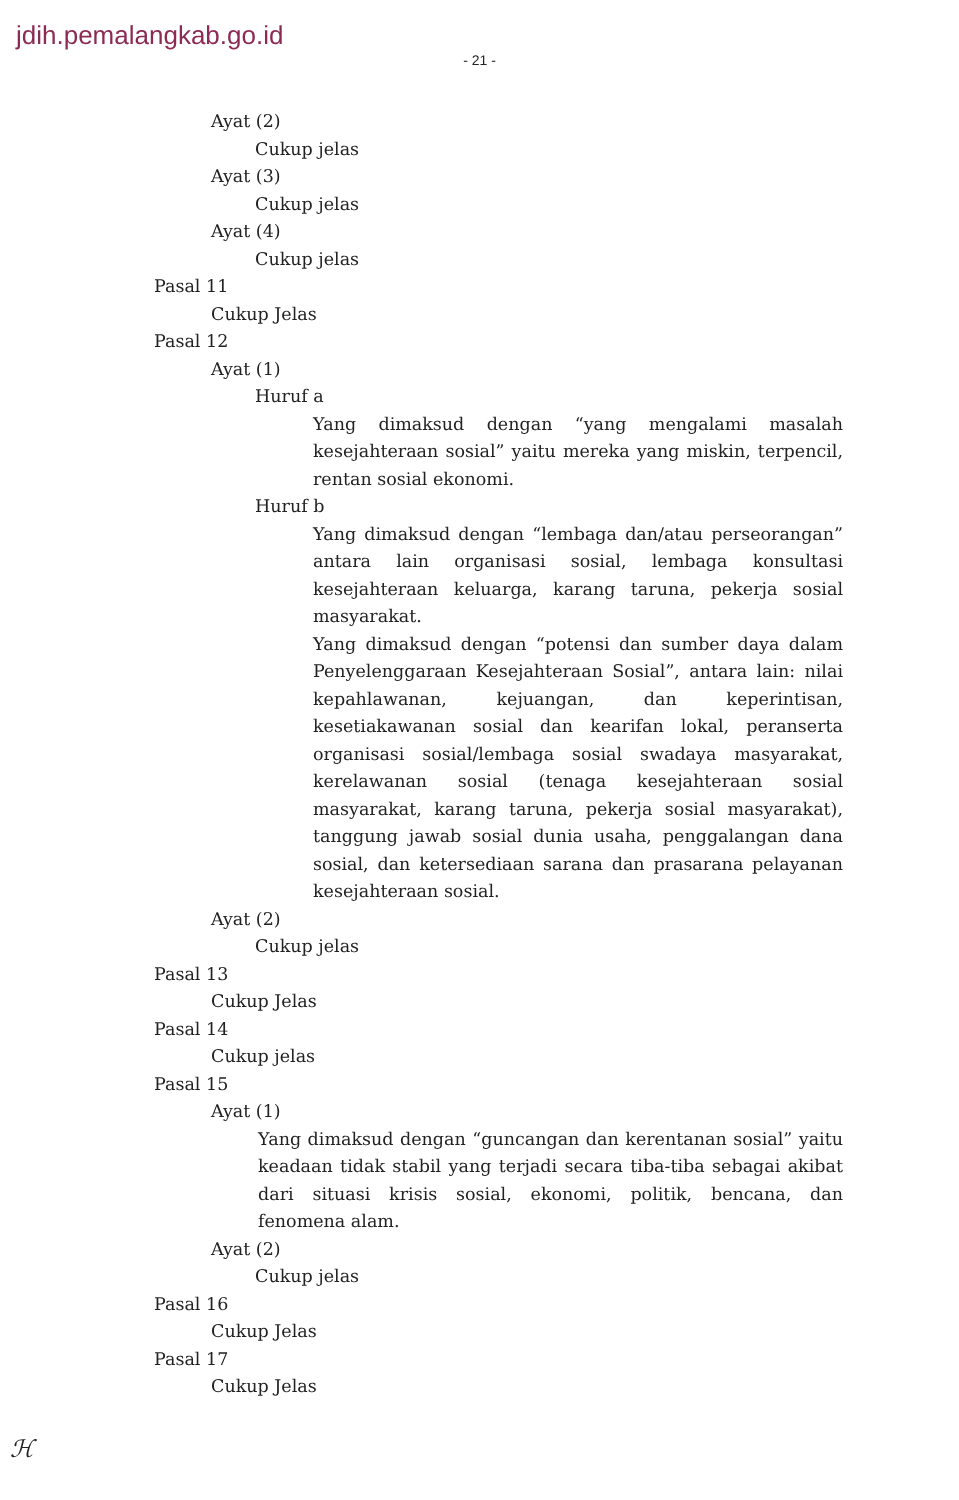jdih.pemalangkab.go.id
- 21 -
Ayat (2)
Cukup jelas
Ayat (3)
Cukup jelas
Ayat (4)
Cukup jelas
Pasal 11
Cukup Jelas
Pasal 12
Ayat (1)
Huruf a
Yang dimaksud dengan “yang mengalami masalah kesejahteraan sosial” yaitu mereka yang miskin, terpencil, rentan sosial ekonomi.
Huruf b
Yang dimaksud dengan “lembaga dan/atau perseorangan” antara lain organisasi sosial, lembaga konsultasi kesejahteraan keluarga, karang taruna, pekerja sosial masyarakat.
Yang dimaksud dengan “potensi dan sumber daya dalam Penyelenggaraan Kesejahteraan Sosial”, antara lain: nilai kepahlawanan, kejuangan, dan keperintisan, kesetiakawanan sosial dan kearifan lokal, peranserta organisasi sosial/lembaga sosial swadaya masyarakat, kerelawanan sosial (tenaga kesejahteraan sosial masyarakat, karang taruna, pekerja sosial masyarakat), tanggung jawab sosial dunia usaha, penggalangan dana sosial, dan ketersediaan sarana dan prasarana pelayanan kesejahteraan sosial.
Ayat (2)
Cukup jelas
Pasal 13
Cukup Jelas
Pasal 14
Cukup jelas
Pasal 15
Ayat (1)
Yang dimaksud dengan “guncangan dan kerentanan sosial” yaitu keadaan tidak stabil yang terjadi secara tiba-tiba sebagai akibat dari situasi krisis sosial, ekonomi, politik, bencana, dan fenomena alam.
Ayat (2)
Cukup jelas
Pasal 16
Cukup Jelas
Pasal 17
Cukup Jelas
ℋ